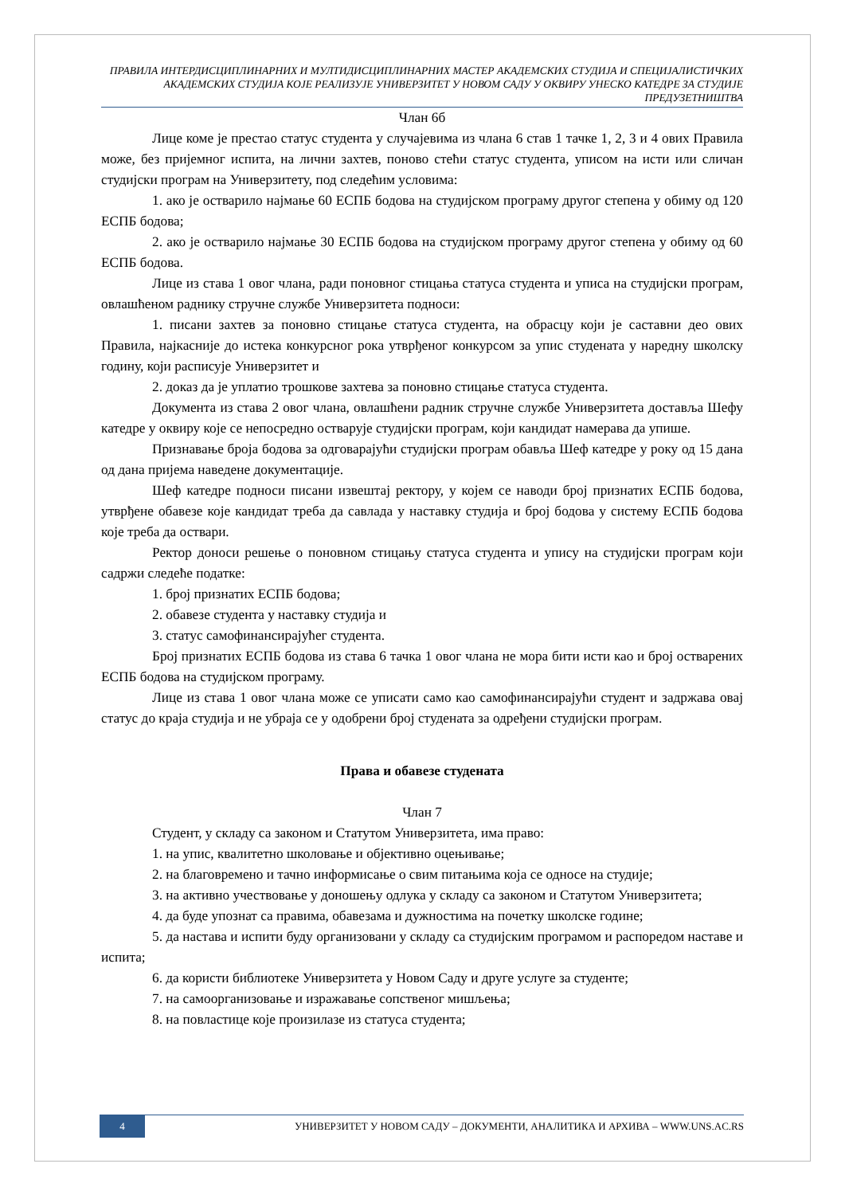ПРАВИЛА ИНТЕРДИСЦИПЛИНАРНИХ И МУЛТИДИСЦИПЛИНАРНИХ МАСТЕР АКАДЕМСКИХ СТУДИЈА И СПЕЦИЈАЛИСТИЧКИХ АКАДЕМСКИХ СТУДИЈА КОЈЕ РЕАЛИЗУЈЕ УНИВЕРЗИТЕТ У НОВОМ САДУ У ОКВИРУ УНЕСКО КАТЕДРЕ ЗА СТУДИЈЕ ПРЕДУЗЕТНИШТВА
Члан 6б
Лице коме је престао статус студента у случајевима из члана 6 став 1 тачке 1, 2, 3 и 4 ових Правила може, без пријемног испита, на лични захтев, поново стећи статус студента, уписом на исти или сличан студијски програм на Универзитету, под следећим условима:
1. ако је остварило најмање 60 ЕСПБ бодова на студијском програму другог степена у обиму од 120 ЕСПБ бодова;
2. ако је остварило најмање 30 ЕСПБ бодова на студијском програму другог степена у обиму од 60 ЕСПБ бодова.
Лице из става 1 овог члана, ради поновног стицања статуса студента и уписа на студијски програм, овлашћеном раднику стручне службе Универзитета подноси:
1. писани захтев за поновно стицање статуса студента, на обрасцу који је саставни део ових Правила, најкасније до истека конкурсног рока утврђеног конкурсом за упис студената у наредну школску годину, који расписује Универзитет и
2. доказ да је уплатио трошкове захтева за поновно стицање статуса студента.
Документа из става 2 овог члана, овлашћени радник стручне службе Универзитета доставља Шефу катедре у оквиру које се непосредно остварује студијски програм, који кандидат намерава да упише.
Признавање броја бодова за одговарајући студијски програм обавља Шеф катедре у року од 15 дана од дана пријема наведене документације.
Шеф катедре подноси писани извештај ректору, у којем се наводи број признатих ЕСПБ бодова, утврђене обавезе које кандидат треба да савлада у наставку студија и број бодова у систему ЕСПБ бодова које треба да оствари.
Ректор доноси решење о поновном стицању статуса студента и упису на студијски програм који садржи следеће податке:
1. број признатих ЕСПБ бодова;
2. обавезе студента у наставку студија и
3. статус самофинансирајућег студента.
Број признатих ЕСПБ бодова из става 6 тачка 1 овог члана не мора бити исти као и број остварених ЕСПБ бодова на студијском програму.
Лице из става 1 овог члана може се уписати само као самофинансирајући студент и задржава овај статус до краја студија и не убраја се у одобрени број студената за одређени студијски програм.
Права и обавезе студената
Члан 7
Студент, у складу са законом и Статутом Универзитета, има право:
1. на упис, квалитетно школовање и објективно оцењивање;
2. на благовремено и тачно информисање о свим питањима која се односе на студије;
3. на активно учествовање у доношењу одлука у складу са законом и Статутом Универзитета;
4. да буде упознат са правима, обавезама и дужностима на почетку школске године;
5. да настава и испити буду организовани у складу са студијским програмом и распоредом наставе и испита;
6. да користи библиотеке Универзитета у Новом Саду и друге услуге за студенте;
7. на самоорганизовање и изражавање сопственог мишљења;
8. на повластице које произилазе из статуса студента;
4
УНИВЕРЗИТЕТ У НОВОМ САДУ – ДОКУМЕНТИ, АНАЛИТИКА И АРХИВА – WWW.UNS.AC.RS